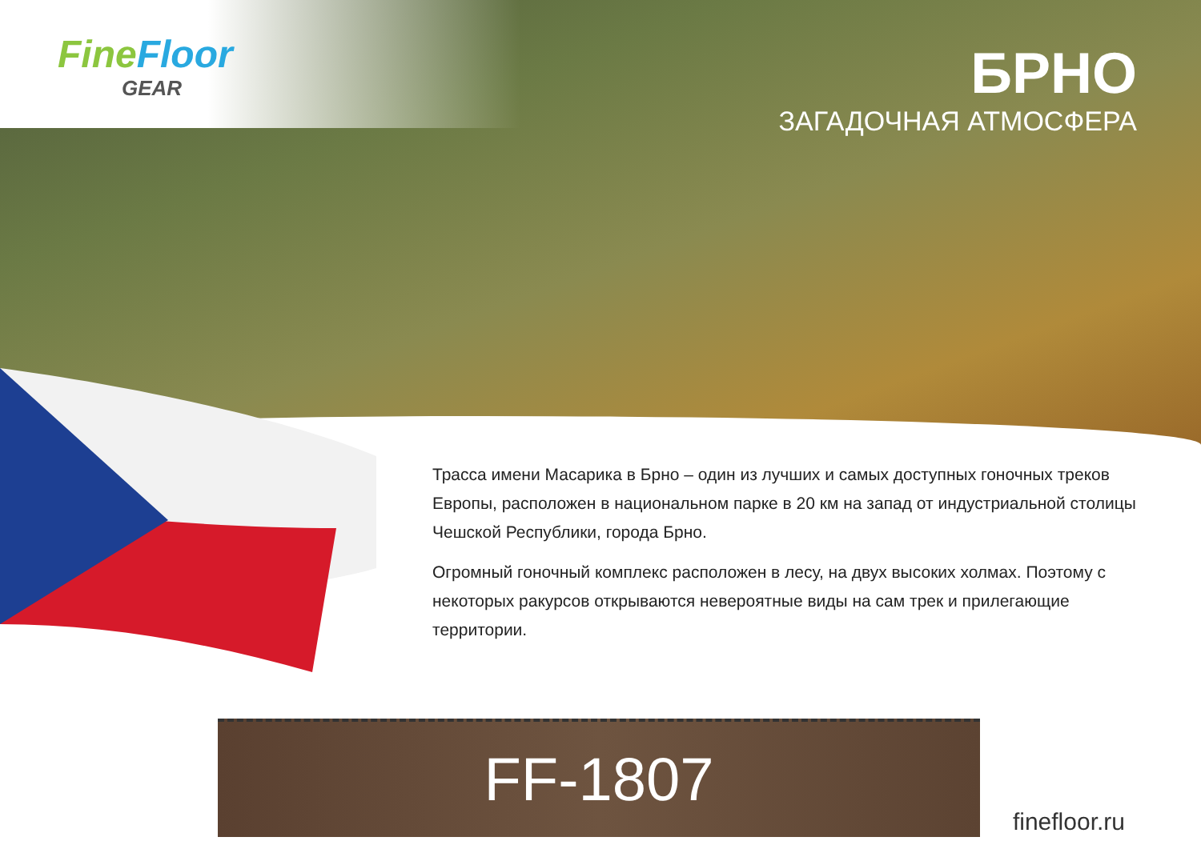FineFloor
GEAR
БРНО
ЗАГАДОЧНАЯ АТМОСФЕРА
Трасса имени Масарика в Брно – один из лучших и самых доступных гоночных треков Европы, расположен в национальном парке в 20 км на запад от индустриальной столицы Чешской Республики, города Брно.
Огромный гоночный комплекс расположен в лесу, на двух высоких холмах. Поэтому с некоторых ракурсов открываются невероятные виды на сам трек и прилегающие территории.
FF-1807
finefloor.ru